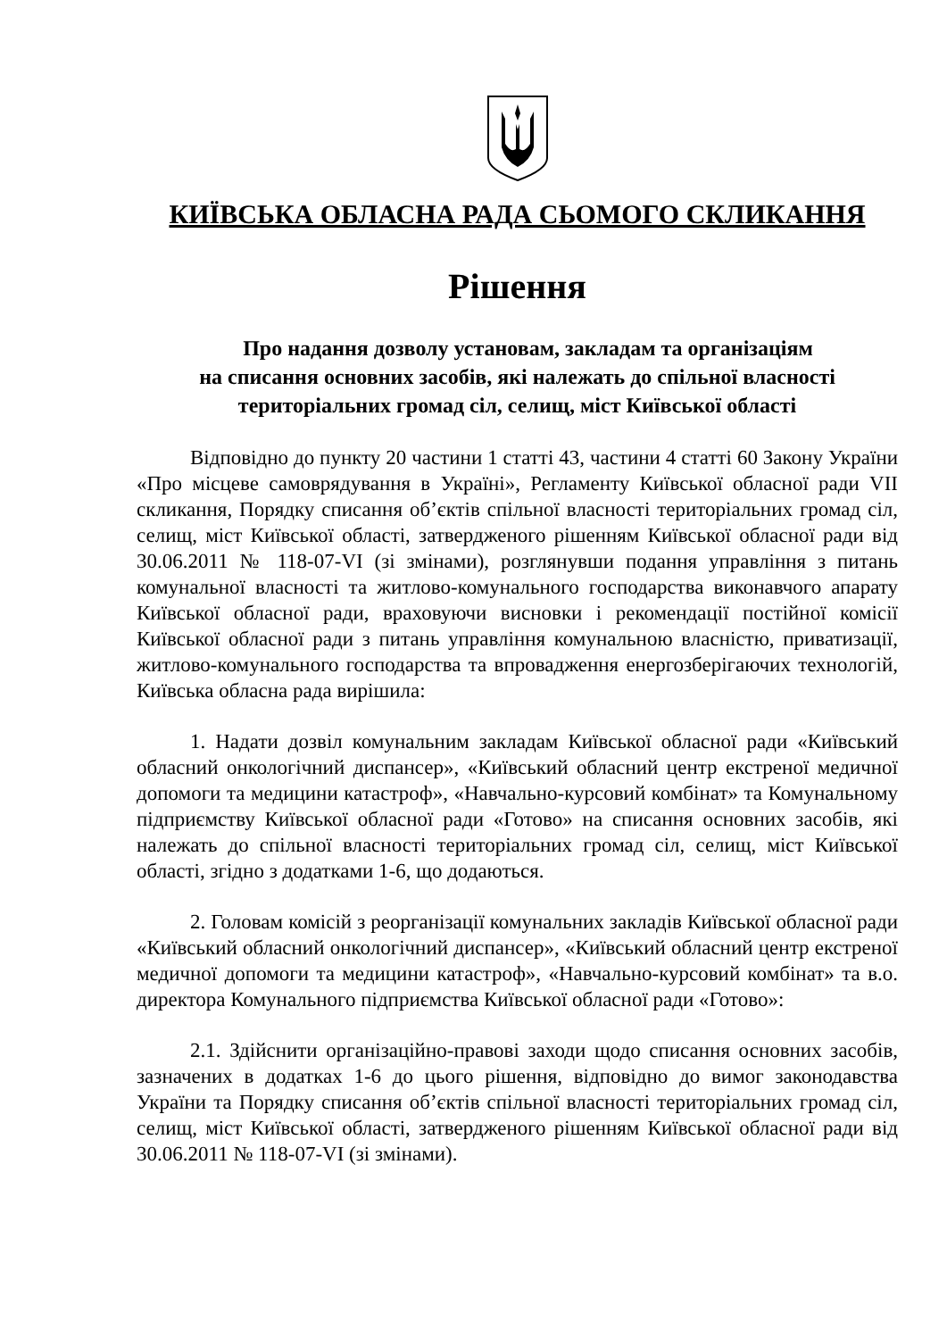КИЇВСЬКА ОБЛАСНА РАДА СЬОМОГО СКЛИКАННЯ
Рішення
Про надання дозволу установам, закладам та організаціям
на списання основних засобів, які належать до спільної власності
територіальних громад сіл, селищ, міст Київської області
Відповідно до пункту 20 частини 1 статті 43, частини 4 статті 60 Закону України «Про місцеве самоврядування в Україні», Регламенту Київської обласної ради VII скликання, Порядку списання об’єктів спільної власності територіальних громад сіл, селищ, міст Київської області, затвердженого рішенням Київської обласної ради від 30.06.2011 № 118-07-VI (зі змінами), розглянувши подання управління з питань комунальної власності та житлово-комунального господарства виконавчого апарату Київської обласної ради, враховуючи висновки і рекомендації постійної комісії Київської обласної ради з питань управління комунальною власністю, приватизації, житлово-комунального господарства та впровадження енергозберігаючих технологій, Київська обласна рада вирішила:
1. Надати дозвіл комунальним закладам Київської обласної ради «Київський обласний онкологічний диспансер», «Київський обласний центр екстреної медичної допомоги та медицини катастроф», «Навчально-курсовий комбінат» та Комунальному підприємству Київської обласної ради «Готово» на списання основних засобів, які належать до спільної власності територіальних громад сіл, селищ, міст Київської області, згідно з додатками 1-6, що додаються.
2. Головам комісій з реорганізації комунальних закладів Київської обласної ради «Київський обласний онкологічний диспансер», «Київський обласний центр екстреної медичної допомоги та медицини катастроф», «Навчально-курсовий комбінат» та в.о. директора Комунального підприємства Київської обласної ради «Готово»:
2.1. Здійснити організаційно-правові заходи щодо списання основних засобів, зазначених в додатках 1-6 до цього рішення, відповідно до вимог законодавства України та Порядку списання об’єктів спільної власності територіальних громад сіл, селищ, міст Київської області, затвердженого рішенням Київської обласної ради від 30.06.2011 № 118-07-VI (зі змінами).